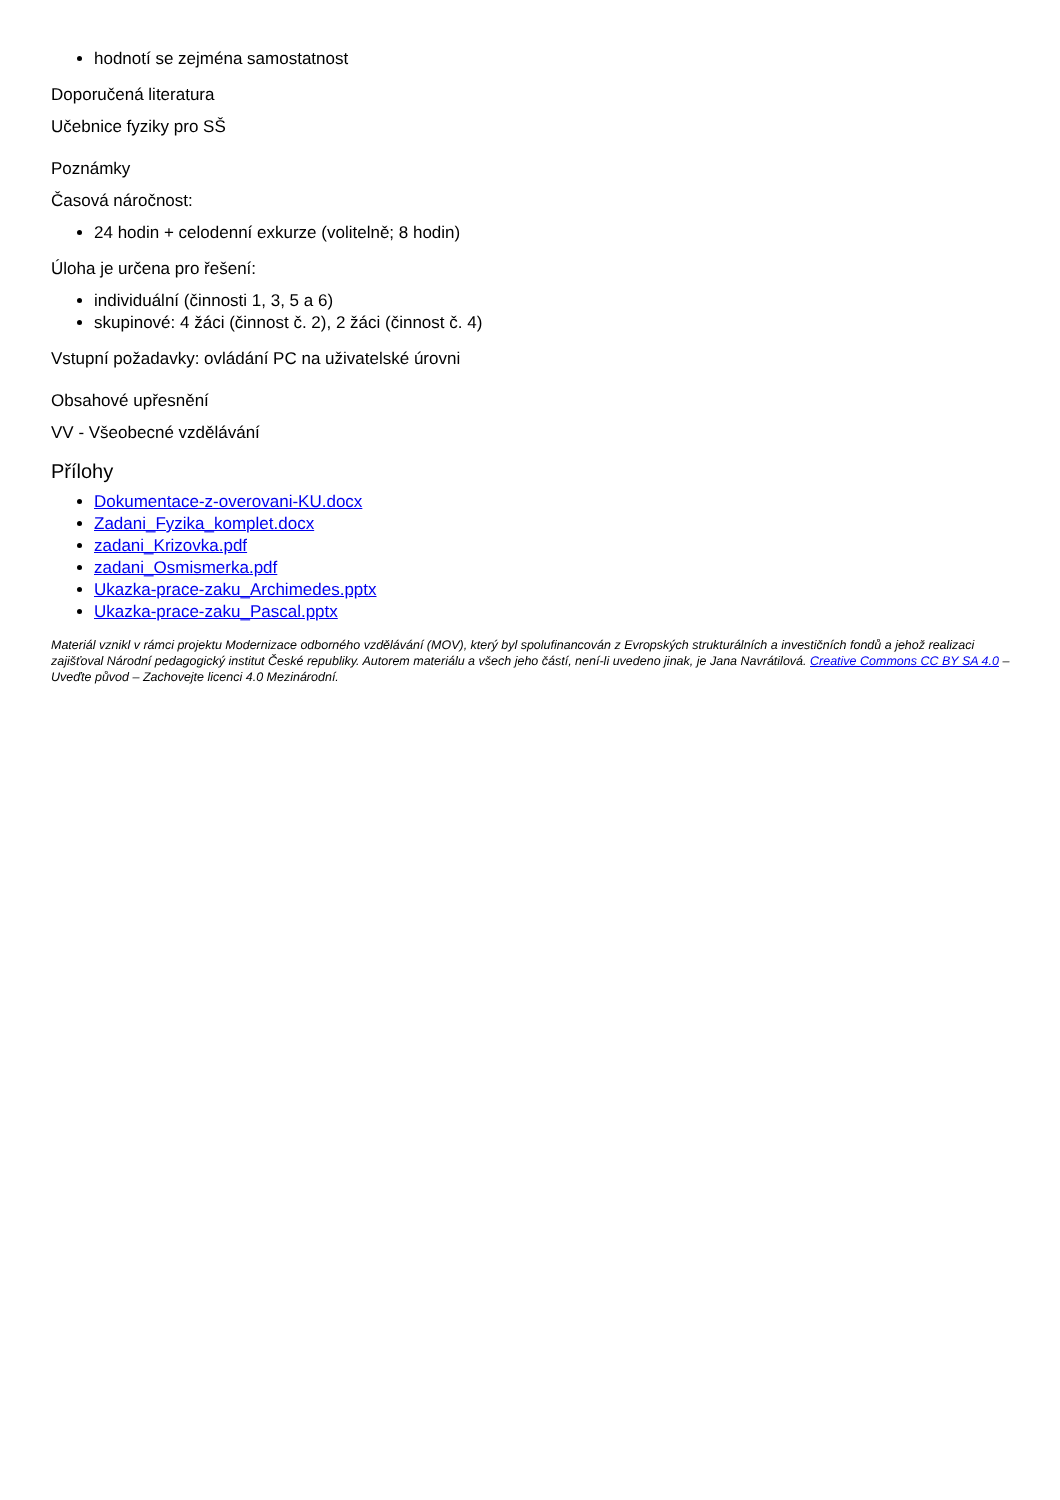hodnotí se zejména samostatnost
Doporučená literatura
Učebnice fyziky pro SŠ
Poznámky
Časová náročnost:
24 hodin + celodenní exkurze (volitelně; 8 hodin)
Úloha je určena pro řešení:
individuální (činnosti 1, 3, 5 a 6)
skupinové: 4 žáci (činnost č. 2), 2 žáci (činnost č. 4)
Vstupní požadavky: ovládání PC na uživatelské úrovni
Obsahové upřesnění
VV - Všeobecné vzdělávání
Přílohy
Dokumentace-z-overovani-KU.docx
Zadani_Fyzika_komplet.docx
zadani_Krizovka.pdf
zadani_Osmismerka.pdf
Ukazka-prace-zaku_Archimedes.pptx
Ukazka-prace-zaku_Pascal.pptx
Materiál vznikl v rámci projektu Modernizace odborného vzdělávání (MOV), který byl spolufinancován z Evropských strukturálních a investičních fondů a jehož realizaci zajišťoval Národní pedagogický institut České republiky. Autorem materiálu a všech jeho částí, není-li uvedeno jinak, je Jana Navrátilová. Creative Commons CC BY SA 4.0 – Uveďte původ – Zachovejte licenci 4.0 Mezinárodní.